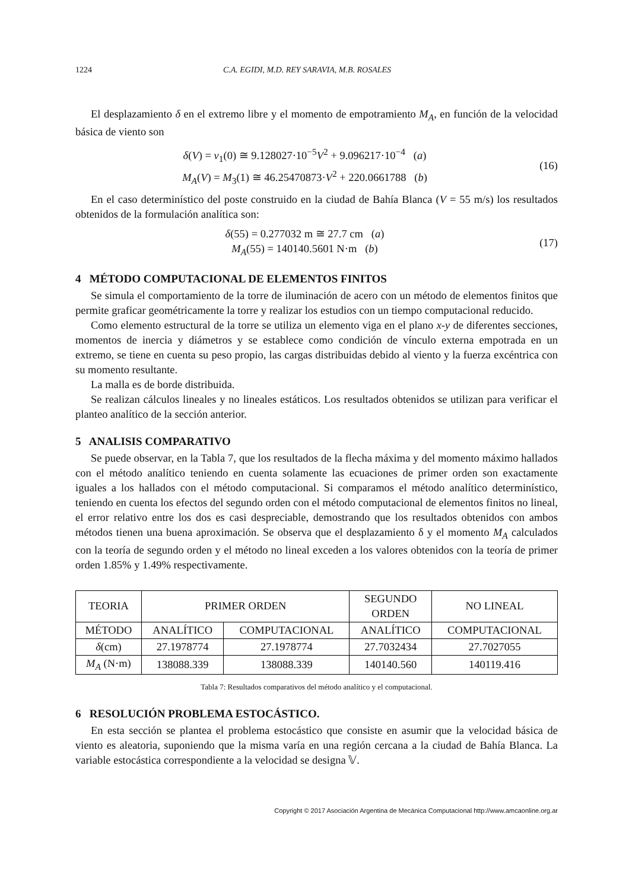1224 C.A. EGIDI, M.D. REY SARAVIA, M.B. ROSALES
El desplazamiento δ en el extremo libre y el momento de empotramiento M<sub>A</sub>, en función de la velocidad básica de viento son
δ(V) = v<sub>1</sub>(0) ≅ 9.128027·10<sup>−5</sup>V<sup>2</sup> + 9.096217·10<sup>−4</sup> (a)
M<sub>A</sub>(V) = M<sub>3</sub>(1) ≅ 46.25470873·V<sup>2</sup> + 220.0661788 (b)
(16)
En el caso determinístico del poste construido en la ciudad de Bahía Blanca (V = 55 m/s) los resultados obtenidos de la formulación analítica son:
δ(55) = 0.277032 m ≅ 27.7 cm (a)
M<sub>A</sub>(55) = 140140.5601 N·m (b)
(17)
4 MÉTODO COMPUTACIONAL DE ELEMENTOS FINITOS
Se simula el comportamiento de la torre de iluminación de acero con un método de elementos finitos que permite graficar geométricamente la torre y realizar los estudios con un tiempo computacional reducido.
Como elemento estructural de la torre se utiliza un elemento viga en el plano x-y de diferentes secciones, momentos de inercia y diámetros y se establece como condición de vínculo externa empotrada en un extremo, se tiene en cuenta su peso propio, las cargas distribuidas debido al viento y la fuerza excéntrica con su momento resultante.
La malla es de borde distribuida.
Se realizan cálculos lineales y no lineales estáticos. Los resultados obtenidos se utilizan para verificar el planteo analítico de la sección anterior.
5 ANALISIS COMPARATIVO
Se puede observar, en la Tabla 7, que los resultados de la flecha máxima y del momento máximo hallados con el método analítico teniendo en cuenta solamente las ecuaciones de primer orden son exactamente iguales a los hallados con el método computacional. Si comparamos el método analítico determinístico, teniendo en cuenta los efectos del segundo orden con el método computacional de elementos finitos no lineal, el error relativo entre los dos es casi despreciable, demostrando que los resultados obtenidos con ambos métodos tienen una buena aproximación. Se observa que el desplazamiento δ y el momento M<sub>A</sub> calculados con la teoría de segundo orden y el método no lineal exceden a los valores obtenidos con la teoría de primer orden 1.85% y 1.49% respectivamente.
| TEORIA | PRIMER ORDEN | | SEGUNDO ORDEN | NO LINEAL |
| MÉTODO | ANALÍTICO | COMPUTACIONAL | ANALÍTICO | COMPUTACIONAL |
| δ (cm) | 27.1978774 | 27.1978774 | 27.7032434 | 27.7027055 |
| M<sub>A</sub> (N·m) | 138088.339 | 138088.339 | 140140.560 | 140119.416 |
Tabla 7: Resultados comparativos del método analítico y el computacional.
6 RESOLUCIÓN PROBLEMA ESTOCÁSTICO.
En esta sección se plantea el problema estocástico que consiste en asumir que la velocidad básica de viento es aleatoria, suponiendo que la misma varía en una región cercana a la ciudad de Bahía Blanca. La variable estocástica correspondiente a la velocidad se designa 𝕍.
Copyright © 2017 Asociación Argentina de Mecánica Computacional http://www.amcaonline.org.ar